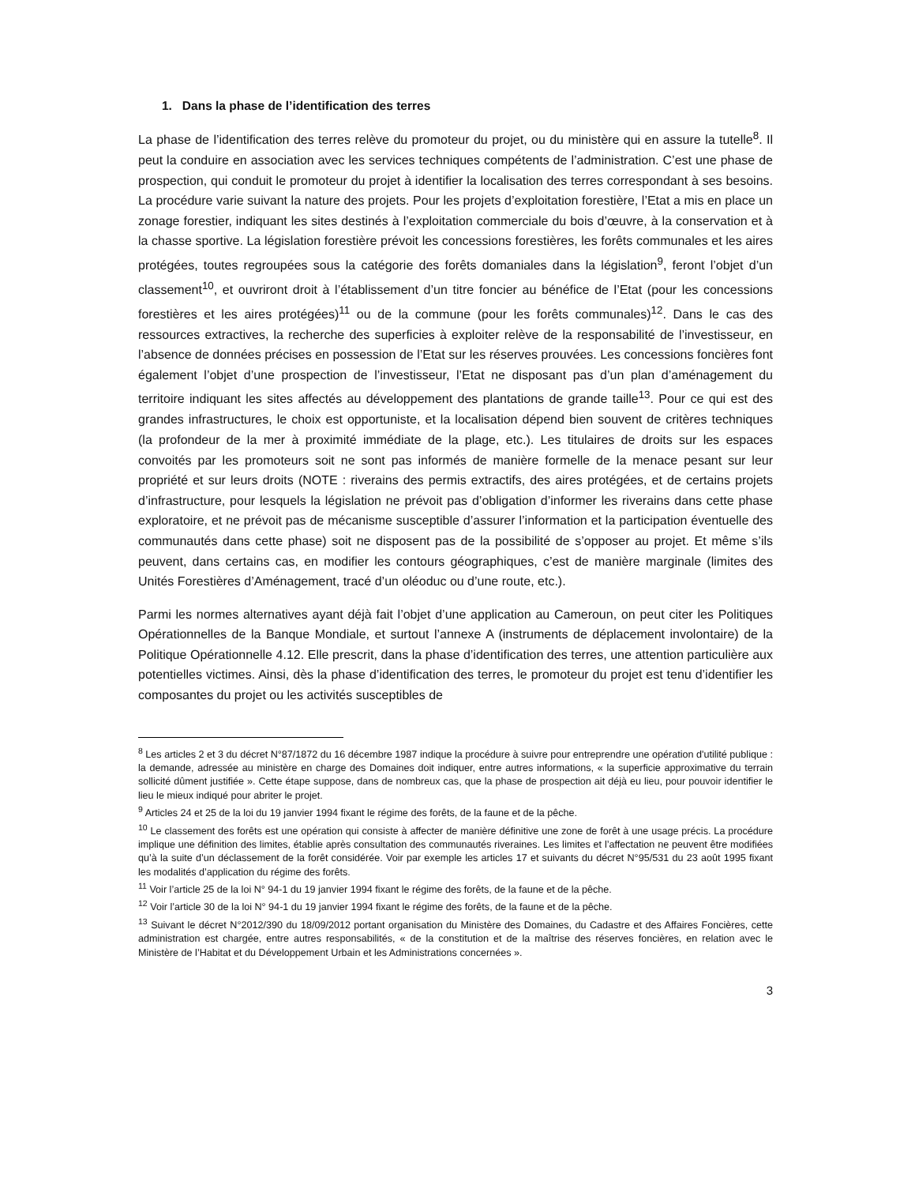1. Dans la phase de l’identification des terres
La phase de l’identification des terres relève du promoteur du projet, ou du ministère qui en assure la tutelle<sup>8</sup>. Il peut la conduire en association avec les services techniques compétents de l’administration. C’est une phase de prospection, qui conduit le promoteur du projet à identifier la localisation des terres correspondant à ses besoins. La procédure varie suivant la nature des projets. Pour les projets d’exploitation forestière, l’Etat a mis en place un zonage forestier, indiquant les sites destinés à l’exploitation commerciale du bois d’œuvre, à la conservation et à la chasse sportive. La législation forestière prévoit les concessions forestières, les forêts communales et les aires protégées, toutes regroupées sous la catégorie des forêts domaniales dans la législation<sup>9</sup>, feront l’objet d’un classement<sup>10</sup>, et ouvriront droit à l’établissement d’un titre foncier au bénéfice de l’Etat (pour les concessions forestières et les aires protégées)<sup>11</sup> ou de la commune (pour les forêts communales)<sup>12</sup>. Dans le cas des ressources extractives, la recherche des superficies à exploiter relève de la responsabilité de l’investisseur, en l’absence de données précises en possession de l’Etat sur les réserves prouvées. Les concessions foncières font également l’objet d’une prospection de l’investisseur, l’Etat ne disposant pas d’un plan d’aménagement du territoire indiquant les sites affectés au développement des plantations de grande taille<sup>13</sup>. Pour ce qui est des grandes infrastructures, le choix est opportuniste, et la localisation dépend bien souvent de critères techniques (la profondeur de la mer à proximité immédiate de la plage, etc.). Les titulaires de droits sur les espaces convoités par les promoteurs soit ne sont pas informés de manière formelle de la menace pesant sur leur propriété et sur leurs droits (NOTE : riverains des permis extractifs, des aires protégées, et de certains projets d’infrastructure, pour lesquels la législation ne prévoit pas d’obligation d’informer les riverains dans cette phase exploratoire, et ne prévoit pas de mécanisme susceptible d’assurer l’information et la participation éventuelle des communautés dans cette phase) soit ne disposent pas de la possibilité de s’opposer au projet. Et même s’ils peuvent, dans certains cas, en modifier les contours géographiques, c’est de manière marginale (limites des Unités Forestières d’Aménagement, tracé d’un oléoduc ou d’une route, etc.).
Parmi les normes alternatives ayant déjà fait l’objet d’une application au Cameroun, on peut citer les Politiques Opérationnelles de la Banque Mondiale, et surtout l’annexe A (instruments de déplacement involontaire) de la Politique Opérationnelle 4.12. Elle prescrit, dans la phase d’identification des terres, une attention particulière aux potentielles victimes. Ainsi, dès la phase d’identification des terres, le promoteur du projet est tenu d’identifier les composantes du projet ou les activités susceptibles de
<sup>8</sup> Les articles 2 et 3 du décret N°87/1872 du 16 décembre 1987 indique la procédure à suivre pour entreprendre une opération d'utilité publique : la demande, adressée au ministère en charge des Domaines doit indiquer, entre autres informations, « la superficie approximative du terrain sollicité dûment justifiée ». Cette étape suppose, dans de nombreux cas, que la phase de prospection ait déjà eu lieu, pour pouvoir identifier le lieu le mieux indiqué pour abriter le projet.
<sup>9</sup> Articles 24 et 25 de la loi du 19 janvier 1994 fixant le régime des forêts, de la faune et de la pêche.
<sup>10</sup> Le classement des forêts est une opération qui consiste à affecter de manière définitive une zone de forêt à une usage précis. La procédure implique une définition des limites, établie après consultation des communautés riveraines. Les limites et l’affectation ne peuvent être modifiées qu’à la suite d’un déclassement de la forêt considérée. Voir par exemple les articles 17 et suivants du décret N°95/531 du 23 août 1995 fixant les modalités d’application du régime des forêts.
<sup>11</sup> Voir l’article 25 de la loi N° 94-1 du 19 janvier 1994 fixant le régime des forêts, de la faune et de la pêche.
<sup>12</sup> Voir l’article 30 de la loi N° 94-1 du 19 janvier 1994 fixant le régime des forêts, de la faune et de la pêche.
<sup>13</sup> Suivant le décret N°2012/390 du 18/09/2012 portant organisation du Ministère des Domaines, du Cadastre et des Affaires Foncières, cette administration est chargée, entre autres responsabilités, « de la constitution et de la maîtrise des réserves foncières, en relation avec le Ministère de l’Habitat et du Développement Urbain et les Administrations concernées ».
3